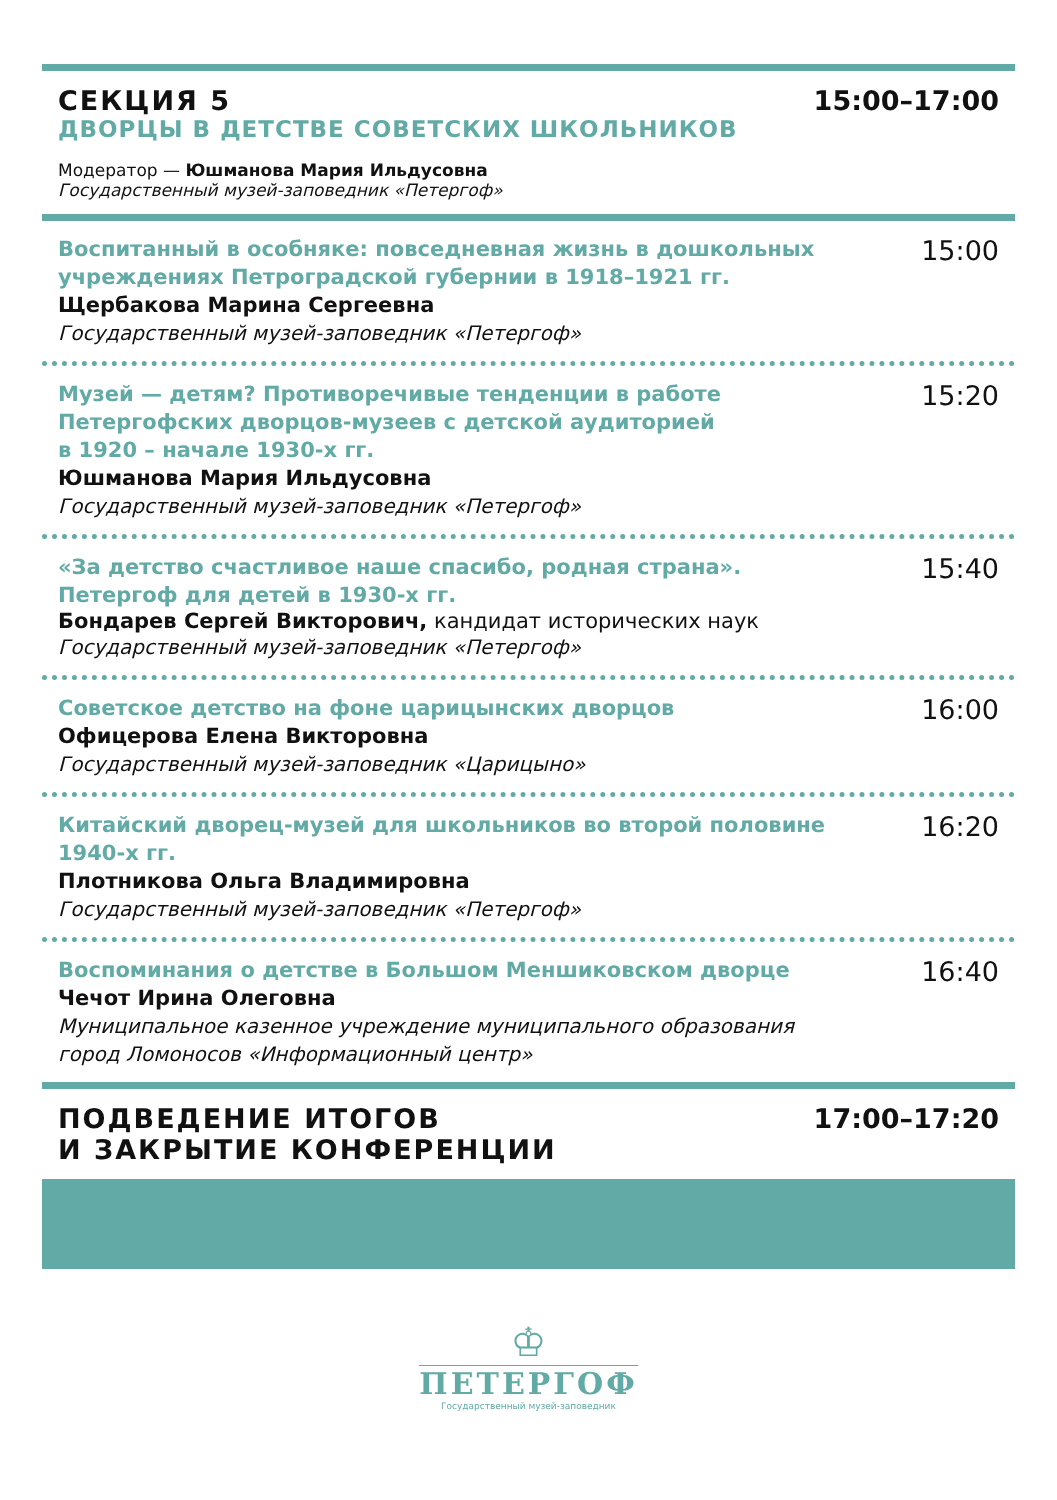СЕКЦИЯ 5
ДВОРЦЫ В ДЕТСТВЕ СОВЕТСКИХ ШКОЛЬНИКОВ
Модератор — Юшманова Мария Ильдусовна
Государственный музей-заповедник «Петергоф»
15:00–17:00
Воспитанный в особняке: повседневная жизнь в дошкольных
учреждениях Петроградской губернии в 1918–1921 гг.
Щербакова Марина Сергеевна
Государственный музей-заповедник «Петергоф»
15:00
Музей — детям? Противоречивые тенденции в работе
Петергофских дворцов-музеев с детской аудиторией
в 1920 – начале 1930-х гг.
Юшманова Мария Ильдусовна
Государственный музей-заповедник «Петергоф»
15:20
«За детство счастливое наше спасибо, родная страна».
Петергоф для детей в 1930-х гг.
Бондарев Сергей Викторович, кандидат исторических наук
Государственный музей-заповедник «Петергоф»
15:40
Советское детство на фоне царицынских дворцов
Офицерова Елена Викторовна
Государственный музей-заповедник «Царицыно»
16:00
Китайский дворец-музей для школьников во второй половине
1940-х гг.
Плотникова Ольга Владимировна
Государственный музей-заповедник «Петергоф»
16:20
Воспоминания о детстве в Большом Меншиковском дворце
Чечот Ирина Олеговна
Муниципальное казенное учреждение муниципального образования
город Ломоносов «Информационный центр»
16:40
ПОДВЕДЕНИЕ ИТОГОВ
И ЗАКРЫТИЕ КОНФЕРЕНЦИИ
17:00–17:20
♔
ПЕТЕРГОФ
Государственный музей-заповедник